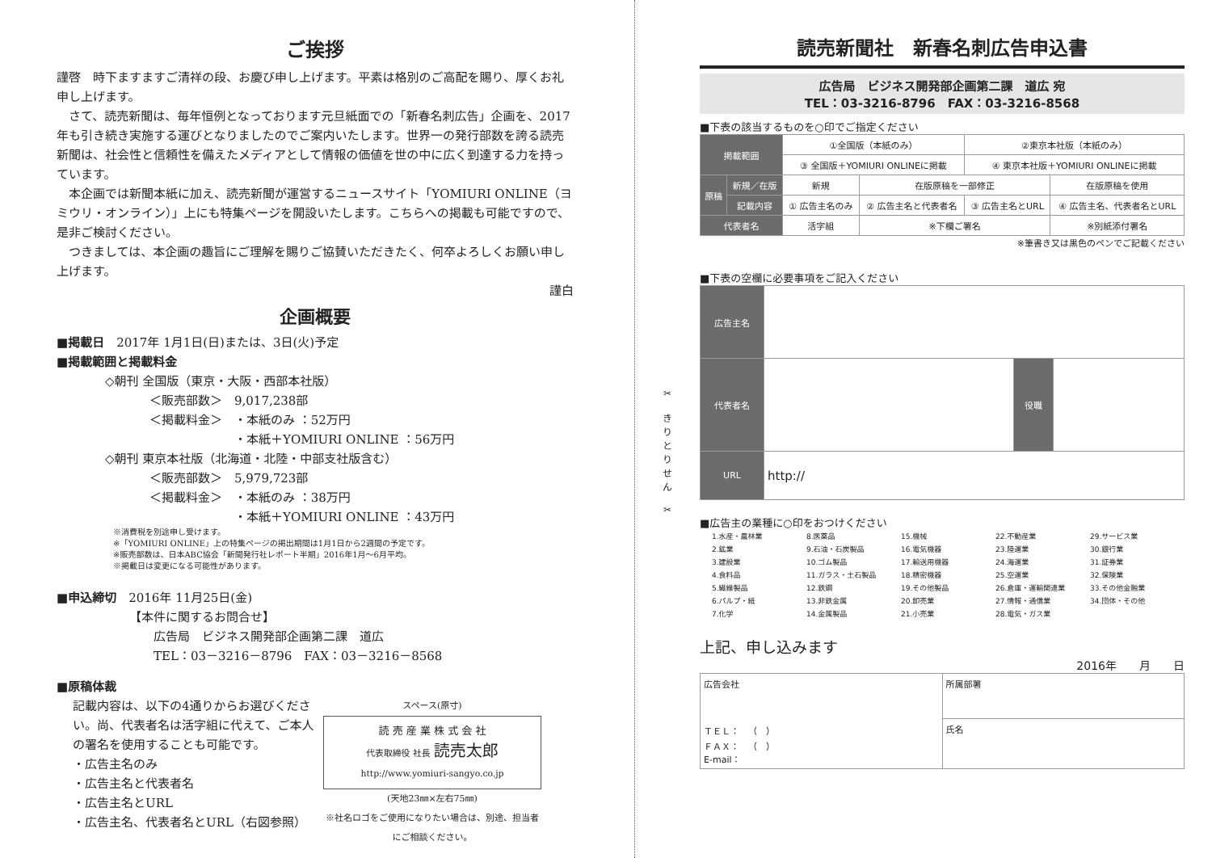ご挨拶
謹啓　時下ますますご清祥の段、お慶び申し上げます。平素は格別のご高配を賜り、厚くお礼申し上げます。
　さて、読売新聞は、毎年恒例となっております元旦紙面での「新春名刺広告」企画を、2017年も引き続き実施する運びとなりましたのでご案内いたします。世界一の発行部数を誇る読売新聞は、社会性と信頼性を備えたメディアとして情報の価値を世の中に広く到達する力を持っています。
　本企画では新聞本紙に加え、読売新聞が運営するニュースサイト「YOMIURI ONLINE（ヨミウリ・オンライン）」上にも特集ページを開設いたします。こちらへの掲載も可能ですので、是非ご検討ください。
　つきましては、本企画の趣旨にご理解を賜りご協賛いただきたく、何卒よろしくお願い申し上げます。
謹白
企画概要
■掲載日　2017年 1月1日(日)または、3日(火)予定
■掲載範囲と掲載料金
◇朝刊 全国版（東京・大阪・西部本社版）
＜販売部数＞　9,017,238部
＜掲載料金＞　・本紙のみ ：52万円
　　　　　　　・本紙＋YOMIURI ONLINE ：56万円
◇朝刊 東京本社版（北海道・北陸・中部支社版含む）
＜販売部数＞　5,979,723部
＜掲載料金＞　・本紙のみ ：38万円
　　　　　　　・本紙＋YOMIURI ONLINE ：43万円
※消費税を別途申し受けます。
※「YOMIURI ONLINE」上の特集ページの掲出期間は1月1日から2週間の予定です。
※販売部数は、日本ABC協会「新聞発行社レポート半期」2016年1月～6月平均。
※掲載日は変更になる可能性があります。
■申込締切　2016年 11月25日(金)
【本件に関するお問合せ】
　　広告局　ビジネス開発部企画第二課　道広
　　TEL：03－3216－8796　FAX：03－3216－8568
■原稿体裁
記載内容は、以下の4通りからお選びください。尚、代表者名は活字組に代えて、ご本人の署名を使用することも可能です。
・広告主名のみ
・広告主名と代表者名
・広告主名とURL
・広告主名、代表者名とURL（右図参照）
スペース(原寸)
読 売 産 業 株 式 会 社
代表取締役 社長 読売太郎
http://www.yomiuri-sangyo.co.jp
(天地23㎜×左右75㎜)
※社名ロゴをご使用になりたい場合は、別途、担当者にご相談ください。
✂
き
り
と
り
せ
ん
✂
読売新聞社　新春名刺広告申込書
広告局　ビジネス開発部企画第二課　道広 宛
TEL：03-3216-8796　FAX：03-3216-8568
■下表の該当するものを○印でご指定ください
| 掲載範囲 | | ①全国版（本紙のみ） | | ②東京本社版（本紙のみ） | |
| | | ③ 全国版＋YOMIURI ONLINEに掲載 | | ④ 東京本社版＋YOMIURI ONLINEに掲載 | |
| 原稿 | 新規／在版 | 新規 | 在版原稿を一部修正 | | 在版原稿を使用 |
| | 記載内容 | ① 広告主名のみ | ② 広告主名と代表者名 | ③ 広告主名とURL | ④ 広告主名、代表者名とURL |
| 代表者名 | | 活字組 | ※下欄ご署名 | | ※別紙添付署名 |
※筆書き又は黒色のペンでご記載ください
■下表の空欄に必要事項をご記入ください
| 広告主名 | | | |
| 代表者名 | | 役職 | |
| URL | http:// | | |
■広告主の業種に○印をおつけください
1.水産・農林業
2.鉱業
3.建設業
4.食料品
5.繊維製品
6.パルプ・紙
7.化学
8.医薬品
9.石油・石炭製品
10.ゴム製品
11.ガラス・土石製品
12.鉄鋼
13.非鉄金属
14.金属製品
15.機械
16.電気機器
17.輸送用機器
18.精密機器
19.その他製品
20.卸売業
21.小売業
22.不動産業
23.陸運業
24.海運業
25.空運業
26.倉庫・運輸関連業
27.情報・通信業
28.電気・ガス業
29.サービス業
30.銀行業
31.証券業
32.保険業
33.その他金融業
34.団体・その他
上記、申し込みます
2016年　　月　　日
| 広告会社 ＴＥＬ： （ ） ＦＡＸ： （ ） E-mail： | 所属部署 |
| | 氏名 |